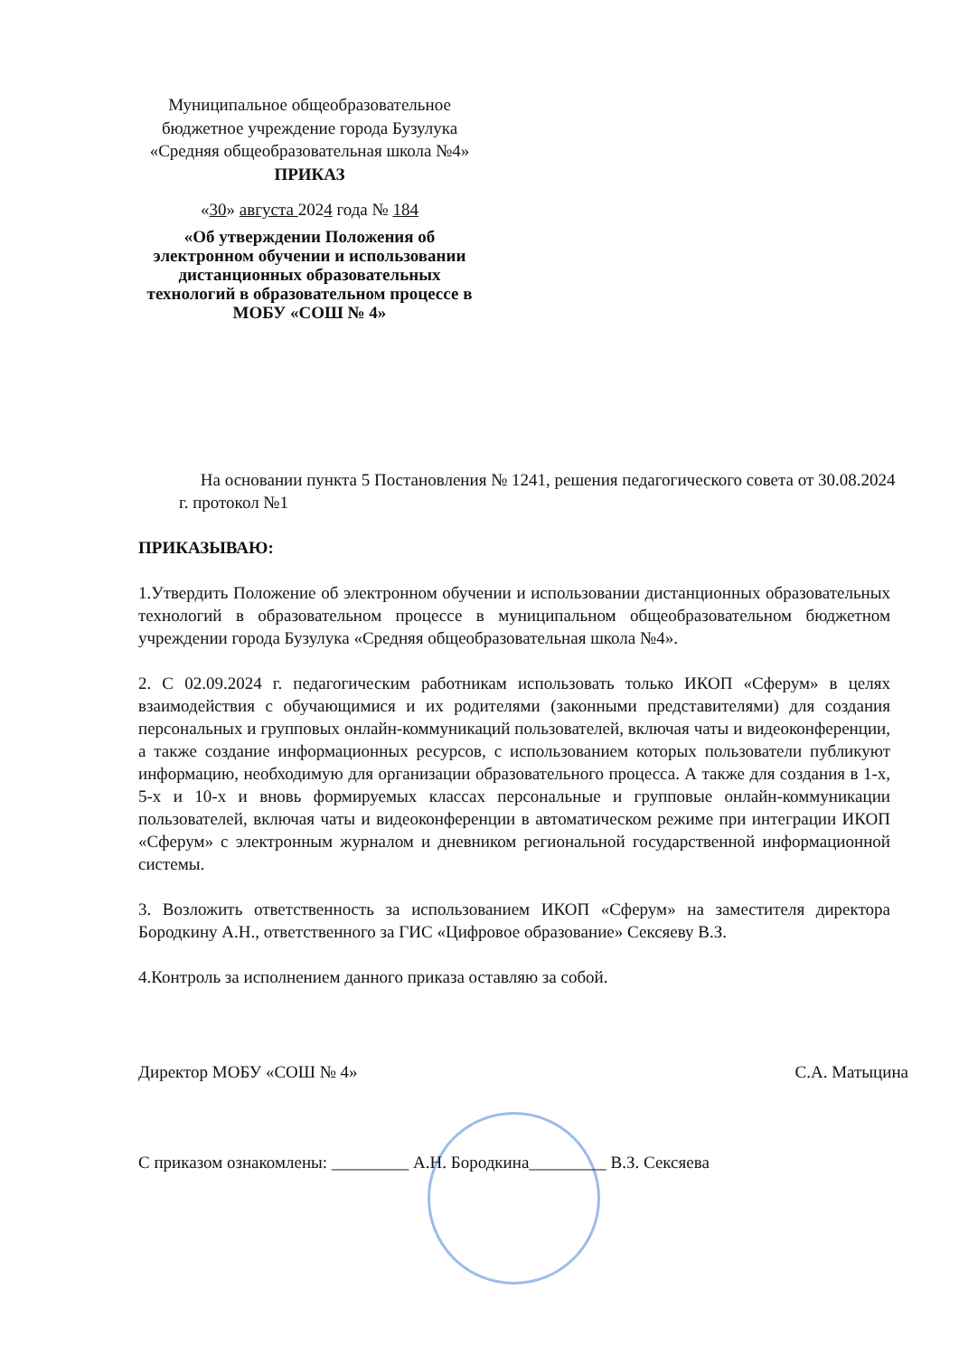Муниципальное общеобразовательное бюджетное учреждение города Бузулука «Средняя общеобразовательная школа №4»
ПРИКАЗ
«30» августа 2024 года № 184
«Об утверждении Положения об электронном обучении и использовании дистанционных образовательных технологий в образовательном процессе в МОБУ «СОШ № 4»
На основании пункта 5 Постановления № 1241, решения педагогического совета от 30.08.2024 г. протокол №1
ПРИКАЗЫВАЮ:
1.Утвердить Положение об электронном обучении и использовании дистанционных образовательных технологий в образовательном процессе в муниципальном общеобразовательном бюджетном учреждении города Бузулука «Средняя общеобразовательная школа №4».
2. С 02.09.2024 г. педагогическим работникам использовать только ИКОП «Сферум» в целях взаимодействия с обучающимися и их родителями (законными представителями) для создания персональных и групповых онлайн-коммуникаций пользователей, включая чаты и видеоконференции, а также создание информационных ресурсов, с использованием которых пользователи публикуют информацию, необходимую для организации образовательного процесса. А также для создания в 1-х, 5-х и 10-х и вновь формируемых классах персональные и групповые онлайн-коммуникации пользователей, включая чаты и видеоконференции в автоматическом режиме при интеграции ИКОП «Сферум» с электронным журналом и дневником региональной государственной информационной системы.
3. Возложить ответственность за использованием ИКОП «Сферум» на заместителя директора Бородкину А.Н., ответственного за ГИС «Цифровое образование» Сексяеву В.З.
4.Контроль за исполнением данного приказа оставляю за собой.
Директор МОБУ «СОШ № 4» С.А. Матыцина
С приказом ознакомлены: _________ А.Н. Бородкина_________ В.З. Сексяева